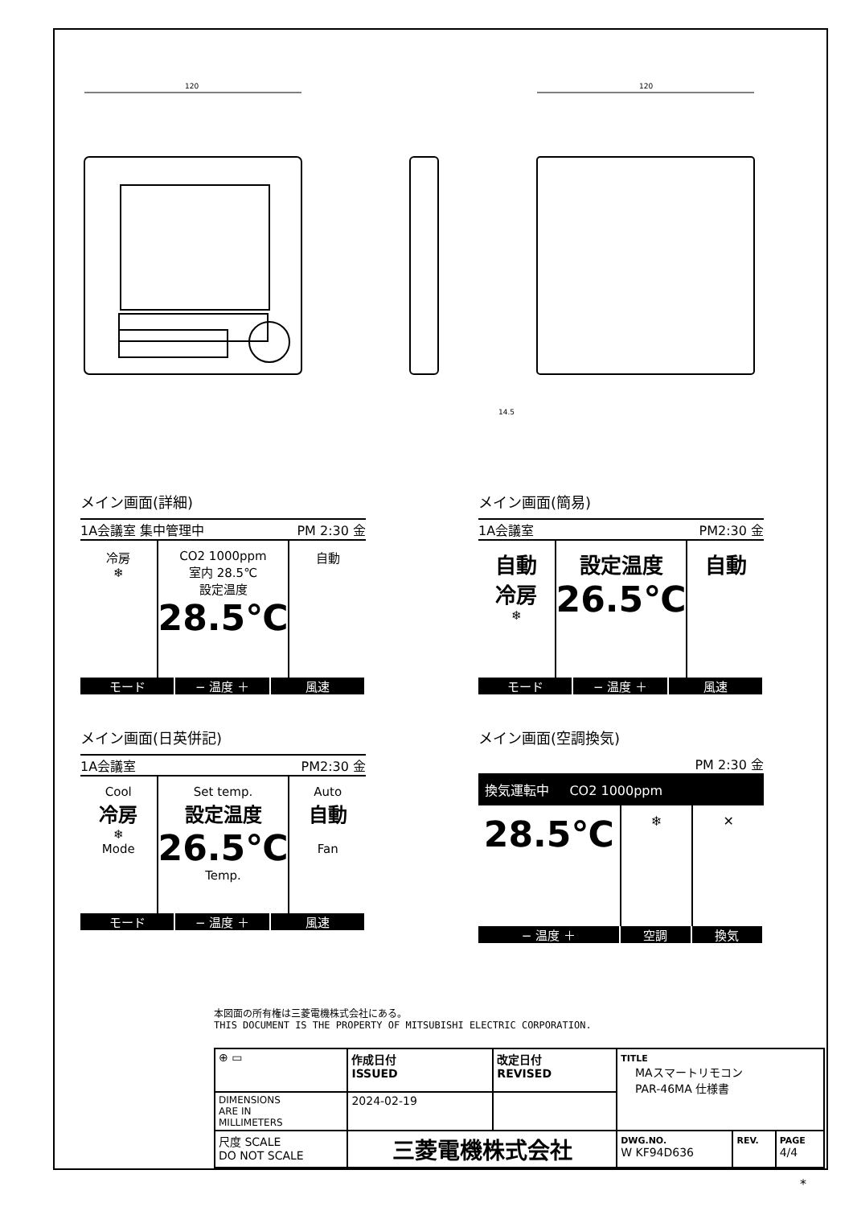120
120
14.5
メイン画面(詳細)
1A会議室 集中管理中 PM 2:30 金
冷房
❄
CO2 1000ppm
室内 28.5℃
設定温度
28.5℃
自動
モード − 温度 ＋ 風速
メイン画面(簡易)
1A会議室 PM2:30 金
自動
冷房
❄
設定温度
26.5℃
自動
モード − 温度 ＋ 風速
メイン画面(日英併記)
1A会議室 PM2:30 金
Cool
冷房
❄
Mode
Set temp.
設定温度
26.5℃
Temp.
Auto
自動
Fan
モード − 温度 ＋ 風速
メイン画面(空調換気)
PM 2:30 金
換気運転中 CO2 1000ppm
28.5℃
❄ ✕
− 温度 ＋ 空調 換気
本図面の所有権は三菱電機株式会社にある。
THIS DOCUMENT IS THE PROPERTY OF MITSUBISHI ELECTRIC CORPORATION.
| ⊕ ▭ | 作成日付 ISSUED | 改定日付 REVISED | TITLE MAスマートリモコン PAR-46MA 仕様書 | | |
| DIMENSIONS ARE IN MILLIMETERS | 2024-02-19 | | | | |
| 尺度 SCALE DO NOT SCALE | 三菱電機株式会社 | | DWG.NO. W KF94D636 | REV. | PAGE 4/4 |
*